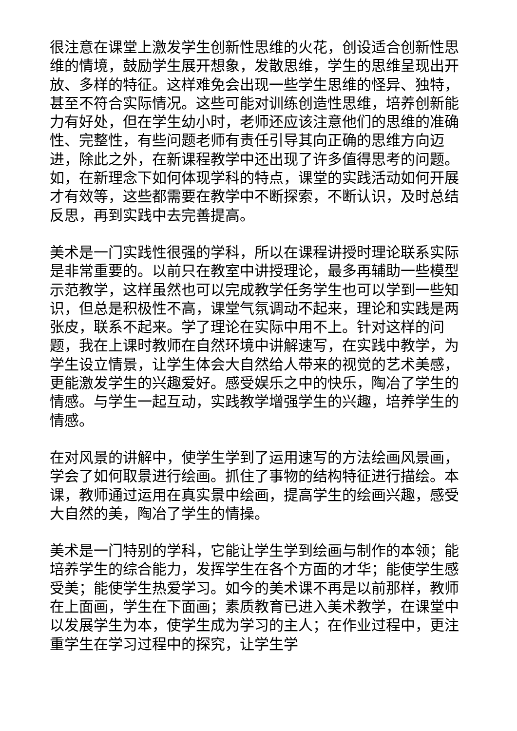很注意在课堂上激发学生创新性思维的火花，创设适合创新性思维的情境，鼓励学生展开想象，发散思维，学生的思维呈现出开放、多样的特征。这样难免会出现一些学生思维的怪异、独特，甚至不符合实际情况。这些可能对训练创造性思维，培养创新能力有好处，但在学生幼小时，老师还应该注意他们的思维的准确性、完整性，有些问题老师有责任引导其向正确的思维方向迈进，除此之外，在新课程教学中还出现了许多值得思考的问题。如，在新理念下如何体现学科的特点，课堂的实践活动如何开展才有效等，这些都需要在教学中不断探索，不断认识，及时总结反思，再到实践中去完善提高。
美术是一门实践性很强的学科，所以在课程讲授时理论联系实际是非常重要的。以前只在教室中讲授理论，最多再辅助一些模型示范教学，这样虽然也可以完成教学任务学生也可以学到一些知识，但总是积极性不高，课堂气氛调动不起来，理论和实践是两张皮，联系不起来。学了理论在实际中用不上。针对这样的问题，我在上课时教师在自然环境中讲解速写，在实践中教学，为学生设立情景，让学生体会大自然给人带来的视觉的艺术美感，更能激发学生的兴趣爱好。感受娱乐之中的快乐，陶冶了学生的情感。与学生一起互动，实践教学增强学生的兴趣，培养学生的情感。
在对风景的讲解中，使学生学到了运用速写的方法绘画风景画，学会了如何取景进行绘画。抓住了事物的结构特征进行描绘。本课，教师通过运用在真实景中绘画，提高学生的绘画兴趣，感受大自然的美，陶冶了学生的情操。
美术是一门特别的学科，它能让学生学到绘画与制作的本领；能培养学生的综合能力，发挥学生在各个方面的才华；能使学生感受美；能使学生热爱学习。如今的美术课不再是以前那样，教师在上面画，学生在下面画；素质教育已进入美术教学，在课堂中以发展学生为本，使学生成为学习的主人；在作业过程中，更注重学生在学习过程中的探究，让学生学